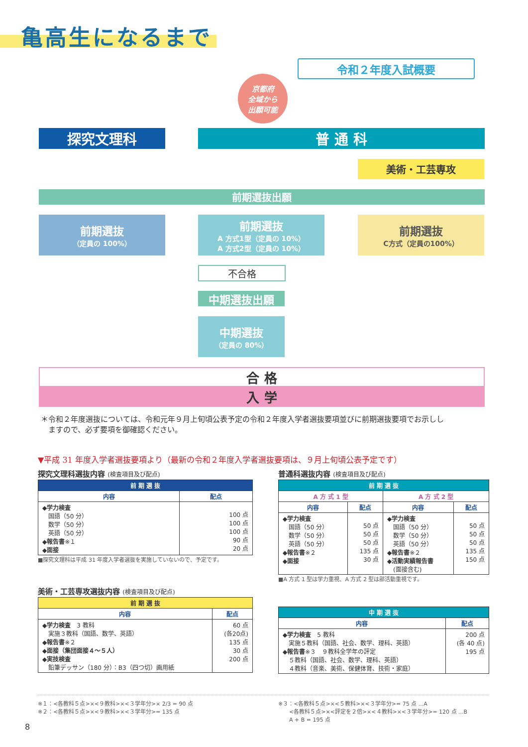亀高生になるまで
令和２年度入試概要
京都府
全域から
出願可能
探究文理科 普 通 科
美術・工芸専攻
前期選抜出願
前期選抜
（定員の 100%）
前期選抜
A 方式1型（定員の 10%）
A 方式2型（定員の 10%）
前期選抜
C方式（定員の100%）
不合格
中期選抜出願
中期選抜
（定員の 80%）
合 格
入 学
＊令和２年度選抜については、令和元年９月上旬頃公表予定の令和２年度入学者選抜要項並びに前期選抜要項でお示しし
　ますので、必ず要項を御確認ください。
▼平成 31 年度入学者選抜要項より（最新の令和２年度入学者選抜要項は、９月上旬頃公表予定です）
探究文理科選抜内容 (検査項目及び配点)
| 前 期 選 抜 | |
| --- | --- |
| 内容 | 配点 |
| ◆学力検査 国語（50 分） 数学（50 分） 英語（50 分） ◆報告書 ※１ ◆面接 | 100 点 100 点 100 点 90 点 20 点 |
■探究文理科は平成 31 年度入学者選抜を実施していないので、予定です。
普通科選抜内容 (検査項目及び配点)
| 前 期 選 抜 | | | |
| --- | --- | --- | --- |
| A 方 式 1 型 | | A 方 式 2 型 | |
| 内容 | 配点 | 内容 | 配点 |
| ◆学力検査 国語（50 分） 数学（50 分） 英語（50 分） ◆報告書 ※２ ◆面接 | 50 点 50 点 50 点 135 点 30 点 | ◆学力検査 国語（50 分） 数学（50 分） 英語（50 分） ◆報告書 ※２ ◆活動実績報告書 (面接含む) | 50 点 50 点 50 点 135 点 150 点 |
■A 方式 1 型は学力重視、A 方式 2 型は部活動重視です。
美術・工芸専攻選抜内容 (検査項目及び配点)
| 前 期 選 抜 | |
| --- | --- |
| 内容 | 配点 |
| ◆学力検査 3 教科 実施３教科（国語、数学、英語） ◆報告書 ※２ ◆面接（集団面接４～５人） ◆実技検査 鉛筆デッサン（180 分）：B3（四つ切）画用紙 | 60 点 (各20点) 135 点 30 点 200 点 |
| 中 期 選 抜 | |
| --- | --- |
| 内容 | 配点 |
| ◆学力検査 5 教科 実施５教科（国語、社会、数学、理科、英語） ◆報告書 ※３ ９教科全学年の評定 ５教科（国語、社会、数学、理科、英語） ４教科（音楽、美術、保健体育、技術・家庭） | 200 点 (各 40 点) 195 点 |
※１：<各教科５点>×<９教科>×<３学年分>× 2/3 = 90 点
※２：<各教科５点>×<９教科>×<３学年分>= 135 点
※３：<各教科５点>×<５教科>×<３学年分>= 75 点 ...A
　　<各教科５点>×<評定を２倍>×<４教科>×<３学年分>= 120 点 ...B
　　A + B = 195 点
8